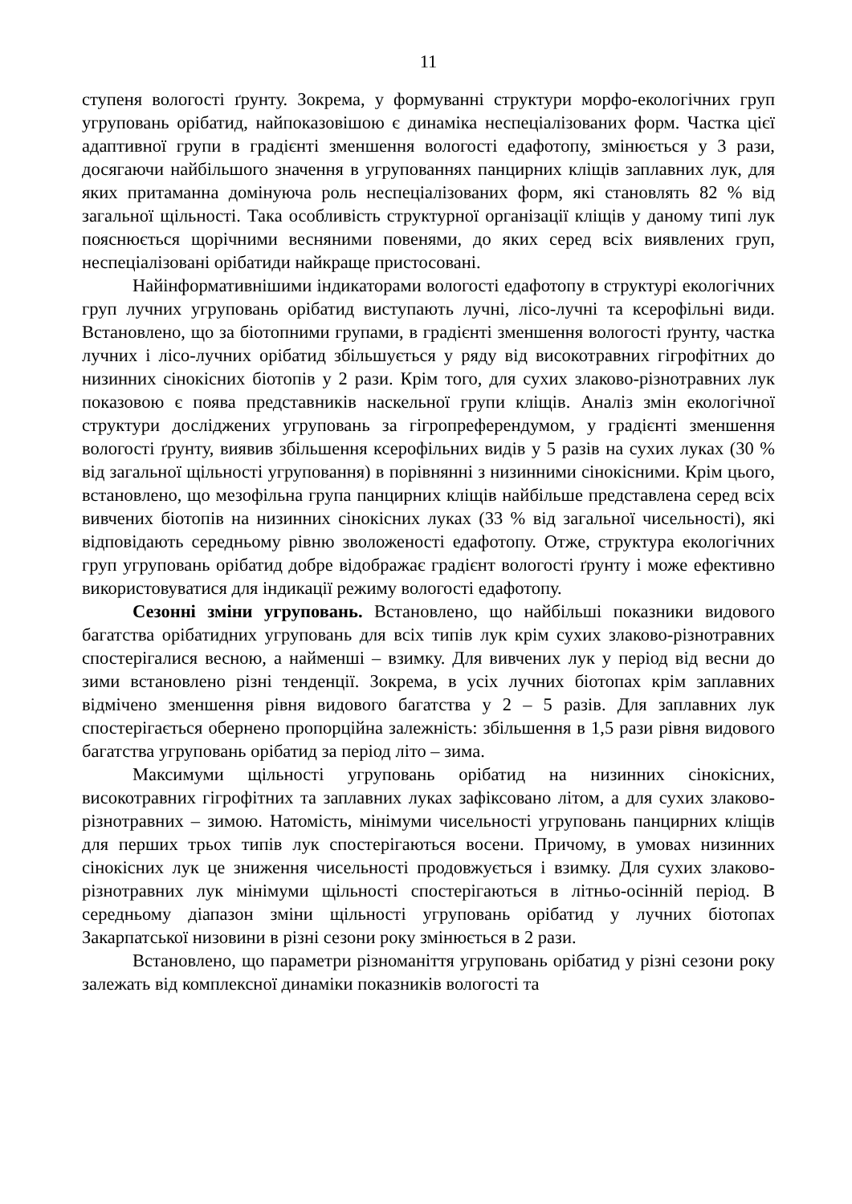11
ступеня вологості ґрунту. Зокрема, у формуванні структури морфо-екологічних груп угруповань орібатид, найпоказовішою є динаміка неспеціалізованих форм. Частка цієї адаптивної групи в градієнті зменшення вологості едафотопу, змінюється у 3 рази, досягаючи найбільшого значення в угрупованнях панцирних кліщів заплавних лук, для яких притаманна домінуюча роль неспеціалізованих форм, які становлять 82 % від загальної щільності. Така особливість структурної організації кліщів у даному типі лук пояснюється щорічними весняними повенями, до яких серед всіх виявлених груп, неспеціалізовані орібатиди найкраще пристосовані.
Найінформативнішими індикаторами вологості едафотопу в структурі екологічних груп лучних угруповань орібатид виступають лучні, лісо-лучні та ксерофільні види. Встановлено, що за біотопними групами, в градієнті зменшення вологості ґрунту, частка лучних і лісо-лучних орібатид збільшується у ряду від високотравних гігрофітних до низинних сінокісних біотопів у 2 рази. Крім того, для сухих злаково-різнотравних лук показовою є поява представників наскельної групи кліщів. Аналіз змін екологічної структури досліджених угруповань за гігропреферендумом, у градієнті зменшення вологості ґрунту, виявив збільшення ксерофільних видів у 5 разів на сухих луках (30 % від загальної щільності угруповання) в порівнянні з низинними сінокісними. Крім цього, встановлено, що мезофільна група панцирних кліщів найбільше представлена серед всіх вивчених біотопів на низинних сінокісних луках (33 % від загальної чисельності), які відповідають середньому рівню зволоженості едафотопу. Отже, структура екологічних груп угруповань орібатид добре відображає градієнт вологості ґрунту і може ефективно використовуватися для індикації режиму вологості едафотопу.
Сезонні зміни угруповань. Встановлено, що найбільші показники видового багатства орібатидних угруповань для всіх типів лук крім сухих злаково-різнотравних спостерігалися весною, а найменші – взимку. Для вивчених лук у період від весни до зими встановлено різні тенденції. Зокрема, в усіх лучних біотопах крім заплавних відмічено зменшення рівня видового багатства у 2 – 5 разів. Для заплавних лук спостерігається обернено пропорційна залежність: збільшення в 1,5 рази рівня видового багатства угруповань орібатид за період літо – зима.
Максимуми щільності угруповань орібатид на низинних сінокісних, високотравних гігрофітних та заплавних луках зафіксовано літом, а для сухих злаково-різнотравних – зимою. Натомість, мінімуми чисельності угруповань панцирних кліщів для перших трьох типів лук спостерігаються восени. Причому, в умовах низинних сінокісних лук це зниження чисельності продовжується і взимку. Для сухих злаково-різнотравних лук мінімуми щільності спостерігаються в літньо-осінній період. В середньому діапазон зміни щільності угруповань орібатид у лучних біотопах Закарпатської низовини в різні сезони року змінюється в 2 рази.
Встановлено, що параметри різноманіття угруповань орібатид у різні сезони року залежать від комплексної динаміки показників вологості та